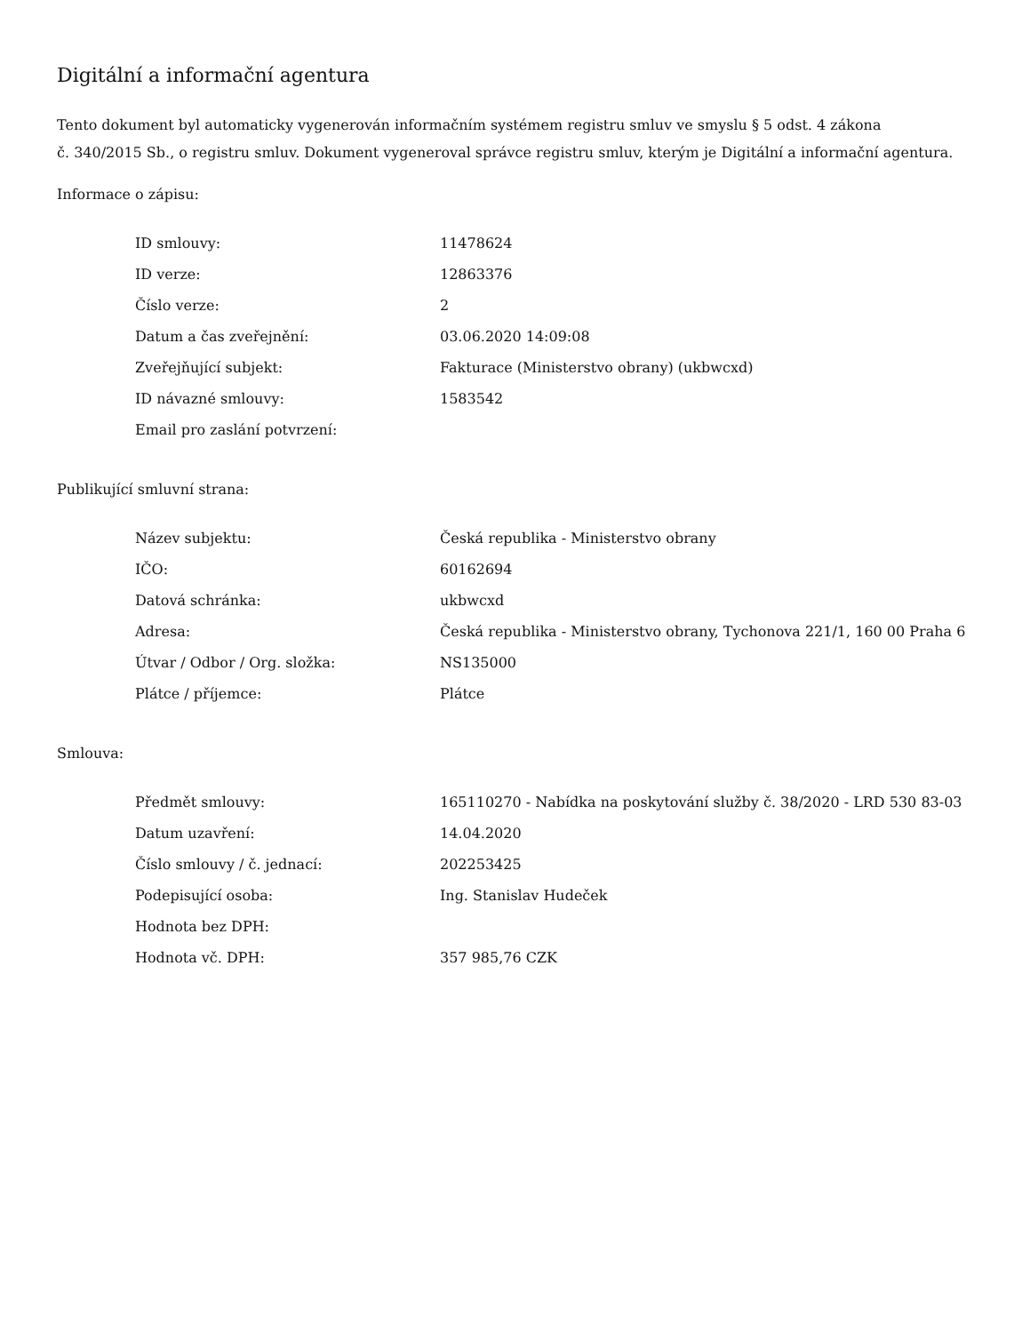Digitální a informační agentura
Tento dokument byl automaticky vygenerován informačním systémem registru smluv ve smyslu § 5 odst. 4 zákona
č. 340/2015 Sb., o registru smluv. Dokument vygeneroval správce registru smluv, kterým je Digitální a informační agentura.
Informace o zápisu:
| ID smlouvy: | 11478624 |
| ID verze: | 12863376 |
| Číslo verze: | 2 |
| Datum a čas zveřejnění: | 03.06.2020 14:09:08 |
| Zveřejňující subjekt: | Fakturace (Ministerstvo obrany) (ukbwcxd) |
| ID návazné smlouvy: | 1583542 |
| Email pro zaslání potvrzení: | |
Publikující smluvní strana:
| Název subjektu: | Česká republika - Ministerstvo obrany |
| IČO: | 60162694 |
| Datová schránka: | ukbwcxd |
| Adresa: | Česká republika - Ministerstvo obrany, Tychonova 221/1, 160 00 Praha 6 |
| Útvar / Odbor / Org. složka: | NS135000 |
| Plátce / příjemce: | Plátce |
Smlouva:
| Předmět smlouvy: | 165110270 - Nabídka na poskytování služby č. 38/2020 - LRD 530 83-03 |
| Datum uzavření: | 14.04.2020 |
| Číslo smlouvy / č. jednací: | 202253425 |
| Podepisující osoba: | Ing. Stanislav Hudeček |
| Hodnota bez DPH: | |
| Hodnota vč. DPH: | 357 985,76 CZK |